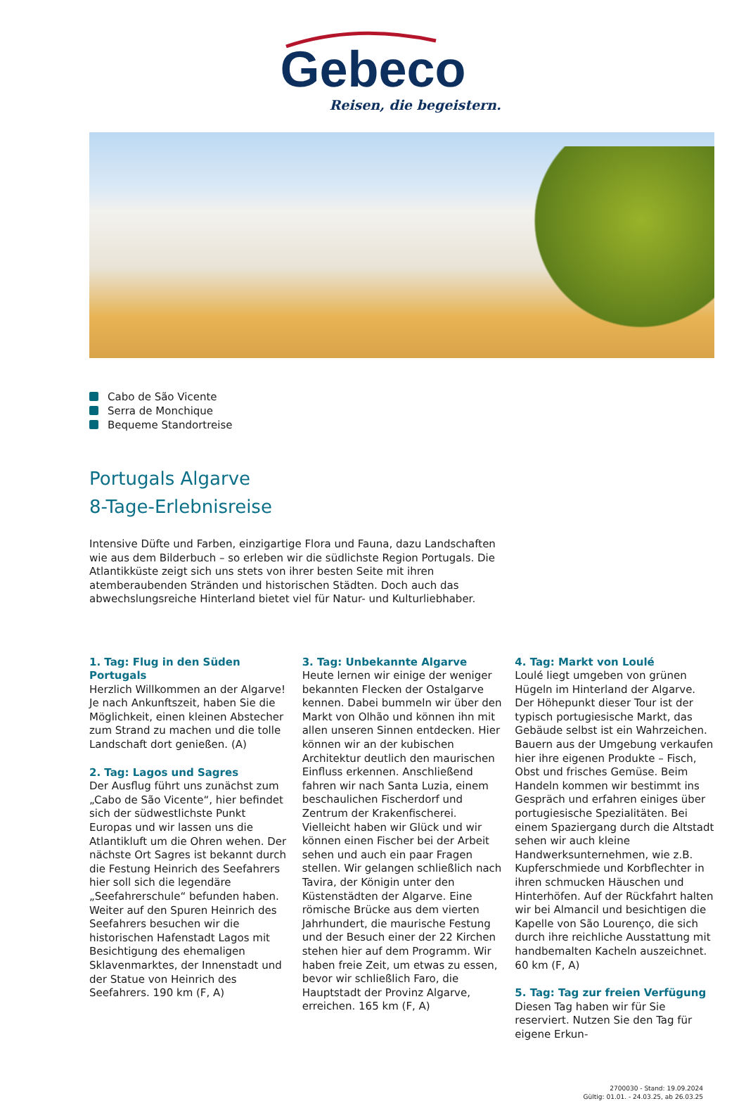Gebeco
Reisen, die begeistern.
Cabo de São Vicente
Serra de Monchique
Bequeme Standortreise
Portugals Algarve
8-Tage-Erlebnisreise
Intensive Düfte und Farben, einzigartige Flora und Fauna, dazu Landschaften wie aus dem Bilderbuch – so erleben wir die südlichste Region Portugals. Die Atlantikküste zeigt sich uns stets von ihrer besten Seite mit ihren atemberaubenden Stränden und historischen Städten. Doch auch das abwechslungsreiche Hinterland bietet viel für Natur- und Kulturliebhaber.
1. Tag: Flug in den Süden Portugals
Herzlich Willkommen an der Algarve! Je nach Ankunftszeit, haben Sie die Möglichkeit, einen kleinen Abstecher zum Strand zu machen und die tolle Landschaft dort genießen. (A)
2. Tag: Lagos und Sagres
Der Ausflug führt uns zunächst zum „Cabo de São Vicente“, hier befindet sich der südwestlichste Punkt Europas und wir lassen uns die Atlantikluft um die Ohren wehen. Der nächste Ort Sagres ist bekannt durch die Festung Heinrich des Seefahrers hier soll sich die legendäre „Seefahrerschule“ befunden haben. Weiter auf den Spuren Heinrich des Seefahrers besuchen wir die historischen Hafenstadt Lagos mit Besichtigung des ehemaligen Sklavenmarktes, der Innenstadt und der Statue von Heinrich des Seefahrers. 190 km (F, A)
3. Tag: Unbekannte Algarve
Heute lernen wir einige der weniger bekannten Flecken der Ostalgarve kennen. Dabei bummeln wir über den Markt von Olhão und können ihn mit allen unseren Sinnen entdecken. Hier können wir an der kubischen Architektur deutlich den maurischen Einfluss erkennen. Anschließend fahren wir nach Santa Luzia, einem beschaulichen Fischerdorf und Zentrum der Krakenfischerei. Vielleicht haben wir Glück und wir können einen Fischer bei der Arbeit sehen und auch ein paar Fragen stellen. Wir gelangen schließlich nach Tavira, der Königin unter den Küstenstädten der Algarve. Eine römische Brücke aus dem vierten Jahrhundert, die maurische Festung und der Besuch einer der 22 Kirchen stehen hier auf dem Programm. Wir haben freie Zeit, um etwas zu essen, bevor wir schließlich Faro, die Hauptstadt der Provinz Algarve, erreichen. 165 km (F, A)
4. Tag: Markt von Loulé
Loulé liegt umgeben von grünen Hügeln im Hinterland der Algarve. Der Höhepunkt dieser Tour ist der typisch portugiesische Markt, das Gebäude selbst ist ein Wahrzeichen. Bauern aus der Umgebung verkaufen hier ihre eigenen Produkte – Fisch, Obst und frisches Gemüse. Beim Handeln kommen wir bestimmt ins Gespräch und erfahren einiges über portugiesische Spezialitäten. Bei einem Spaziergang durch die Altstadt sehen wir auch kleine Handwerksunternehmen, wie z.B. Kupferschmiede und Korbflechter in ihren schmucken Häuschen und Hinterhöfen. Auf der Rückfahrt halten wir bei Almancil und besichtigen die Kapelle von São Lourenço, die sich durch ihre reichliche Ausstattung mit handbemalten Kacheln auszeichnet. 60 km (F, A)
5. Tag: Tag zur freien Verfügung
Diesen Tag haben wir für Sie reserviert. Nutzen Sie den Tag für eigene Erkun-
2700030 - Stand: 19.09.2024
Gültig: 01.01. - 24.03.25, ab 26.03.25